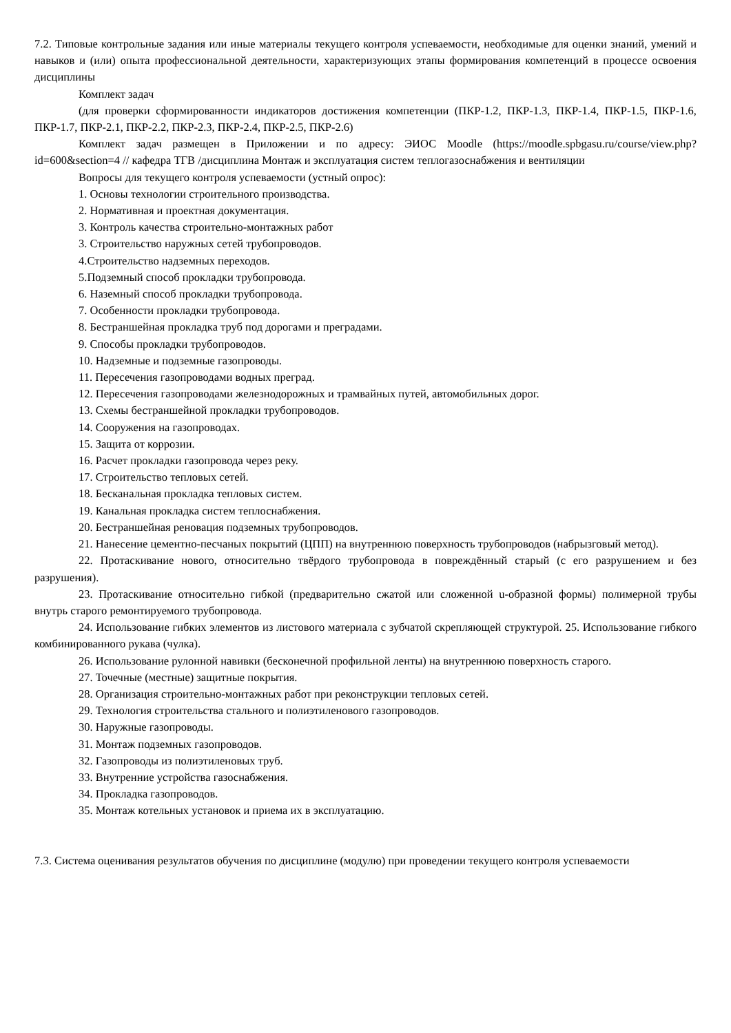7.2. Типовые контрольные задания или иные материалы текущего контроля успеваемости, необходимые для оценки знаний, умений и навыков и (или) опыта профессиональной деятельности, характеризующих этапы формирования компетенций в процессе освоения дисциплины
Комплект задач
(для проверки сформированности индикаторов достижения компетенции (ПКР-1.2, ПКР-1.3, ПКР-1.4, ПКР-1.5, ПКР-1.6, ПКР-1.7, ПКР-2.1, ПКР-2.2, ПКР-2.3, ПКР-2.4, ПКР-2.5, ПКР-2.6)
Комплект задач размещен в Приложении и по адресу: ЭИОС Moodle (https://moodle.spbgasu.ru/course/view.php?id=600&section=4 // кафедра ТГВ /дисциплина Монтаж и эксплуатация систем теплогазоснабжения и вентиляции
Вопросы для текущего контроля успеваемости (устный опрос):
1. Основы технологии строительного производства.
2. Нормативная и проектная документация.
3. Контроль качества строительно-монтажных работ
3. Строительство наружных сетей трубопроводов.
4.Строительство надземных переходов.
5.Подземный способ прокладки трубопровода.
6. Наземный способ прокладки трубопровода.
7. Особенности прокладки трубопровода.
8. Бестраншейная прокладка труб под дорогами и преградами.
9. Способы прокладки трубопроводов.
10. Надземные и подземные газопроводы.
11. Пересечения газопроводами водных преград.
12. Пересечения газопроводами железнодорожных и трамвайных путей, автомобильных дорог.
13. Схемы бестраншейной прокладки трубопроводов.
14. Сооружения на газопроводах.
15. Защита от коррозии.
16. Расчет прокладки газопровода через реку.
17. Строительство тепловых сетей.
18. Бесканальная прокладка тепловых систем.
19. Канальная прокладка систем теплоснабжения.
20. Бестраншейная реновация подземных трубопроводов.
21. Нанесение цементно-песчаных покрытий (ЦПП) на внутреннюю поверхность трубопроводов (набрызговый метод).
22. Протаскивание нового, относительно твёрдого трубопровода в повреждённый старый (с его разрушением и без разрушения).
23. Протаскивание относительно гибкой (предварительно сжатой или сложенной u-образной формы) полимерной трубы внутрь старого ремонтируемого трубопровода.
24. Использование гибких элементов из листового материала с зубчатой скрепляющей структурой. 25. Использование гибкого комбинированного рукава (чулка).
26. Использование рулонной навивки (бесконечной профильной ленты) на внутреннюю поверхность старого.
27. Точечные (местные) защитные покрытия.
28. Организация строительно-монтажных работ при реконструкции тепловых сетей.
29. Технология строительства стального и полиэтиленового газопроводов.
30. Наружные газопроводы.
31. Монтаж подземных газопроводов.
32. Газопроводы из полиэтиленовых труб.
33. Внутренние устройства газоснабжения.
34. Прокладка газопроводов.
35. Монтаж котельных установок и приема их в эксплуатацию.
7.3. Система оценивания результатов обучения по дисциплине (модулю) при проведении текущего контроля успеваемости